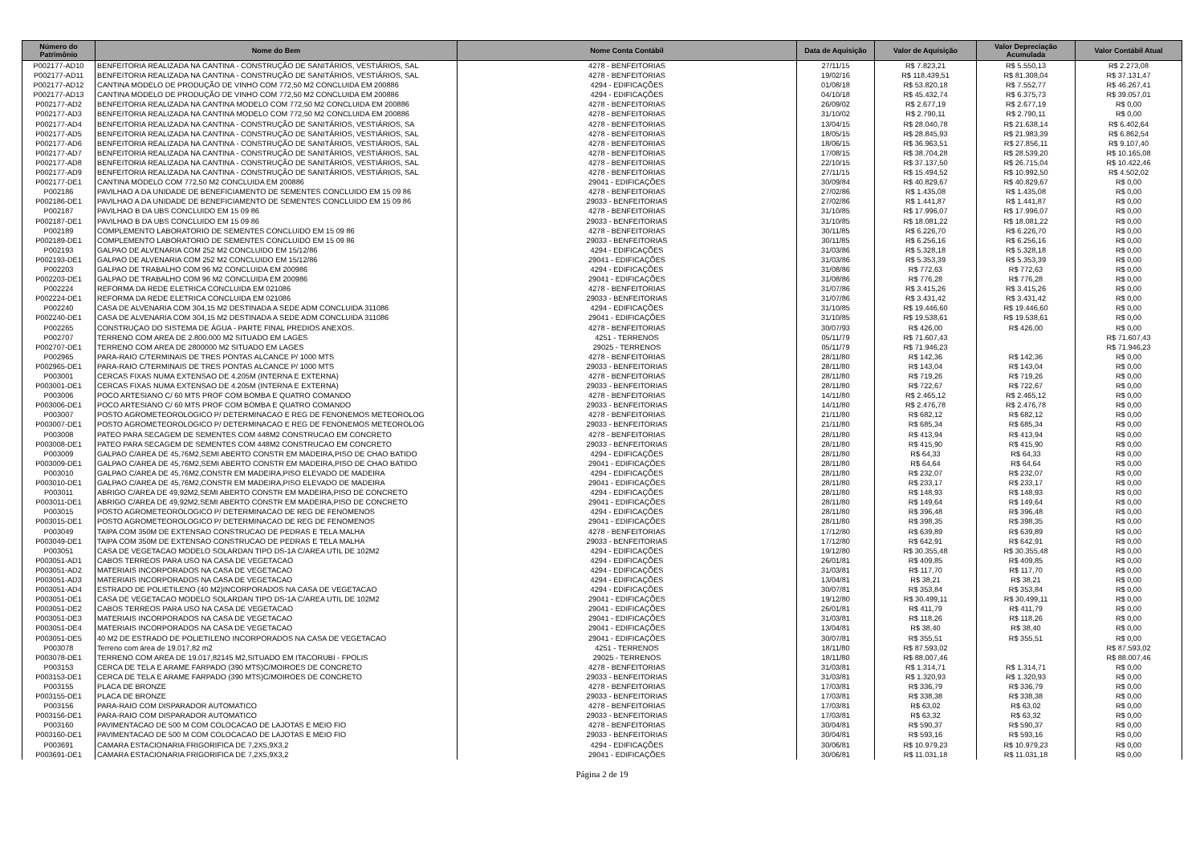| Número do Patrimônio | Nome do Bem | Nome Conta Contábil | Data de Aquisição | Valor de Aquisição | Valor Depreciação Acumulada | Valor Contábil Atual |
| --- | --- | --- | --- | --- | --- | --- |
| P002177-AD10 | BENFEITORIA REALIZADA NA CANTINA - CONSTRUÇÃO DE SANITÁRIOS, VESTIÁRIOS, SAL | 4278 - BENFEITORIAS | 27/11/15 | R$ 7.823,21 | R$ 5.550,13 | R$ 2.273,08 |
| P002177-AD11 | BENFEITORIA REALIZADA NA CANTINA - CONSTRUÇÃO DE SANITÁRIOS, VESTIÁRIOS, SAL | 4278 - BENFEITORIAS | 19/02/16 | R$ 118.439,51 | R$ 81.308,04 | R$ 37.131,47 |
| P002177-AD12 | CANTINA MODELO DE PRODUÇÃO DE VINHO COM 772,50 M2 CONCLUIDA EM 200886 | 4294 - EDIFICAÇÕES | 01/08/18 | R$ 53.820,18 | R$ 7.552,77 | R$ 46.267,41 |
| P002177-AD13 | CANTINA MODELO DE PRODUÇÃO DE VINHO COM 772,50 M2 CONCLUIDA EM 200886 | 4294 - EDIFICAÇÕES | 04/10/18 | R$ 45.432,74 | R$ 6.375,73 | R$ 39.057,01 |
| P002177-AD2 | BENFEITORIA REALIZADA NA CANTINA MODELO COM 772,50 M2 CONCLUIDA EM 200886 | 4278 - BENFEITORIAS | 26/09/02 | R$ 2.677,19 | R$ 2.677,19 | R$ 0,00 |
| P002177-AD3 | BENFEITORIA REALIZADA NA CANTINA MODELO COM 772,50 M2 CONCLUIDA EM 200886 | 4278 - BENFEITORIAS | 31/10/02 | R$ 2.790,11 | R$ 2.790,11 | R$ 0,00 |
| P002177-AD4 | BENFEITORIA REALIZADA NA CANTINA - CONSTRUÇÃO DE SANITÁRIOS, VESTIÁRIOS, SA | 4278 - BENFEITORIAS | 13/04/15 | R$ 28.040,78 | R$ 21.638,14 | R$ 6.402,64 |
| P002177-AD5 | BENFEITORIA REALIZADA NA CANTINA - CONSTRUÇÃO DE SANITÁRIOS, VESTIÁRIOS, SAL | 4278 - BENFEITORIAS | 18/05/15 | R$ 28.845,93 | R$ 21.983,39 | R$ 6.862,54 |
| P002177-AD6 | BENFEITORIA REALIZADA NA CANTINA - CONSTRUÇÃO DE SANITÁRIOS, VESTIÁRIOS, SAL | 4278 - BENFEITORIAS | 18/06/15 | R$ 36.963,51 | R$ 27.856,11 | R$ 9.107,40 |
| P002177-AD7 | BENFEITORIA REALIZADA NA CANTINA - CONSTRUÇÃO DE SANITÁRIOS, VESTIÁRIOS, SAL | 4278 - BENFEITORIAS | 17/08/15 | R$ 38.704,28 | R$ 28.539,20 | R$ 10.165,08 |
| P002177-AD8 | BENFEITORIA REALIZADA NA CANTINA - CONSTRUÇÃO DE SANITÁRIOS, VESTIÁRIOS, SAL | 4278 - BENFEITORIAS | 22/10/15 | R$ 37.137,50 | R$ 26.715,04 | R$ 10.422,46 |
| P002177-AD9 | BENFEITORIA REALIZADA NA CANTINA - CONSTRUÇÃO DE SANITÁRIOS, VESTIÁRIOS, SAL | 4278 - BENFEITORIAS | 27/11/15 | R$ 15.494,52 | R$ 10.992,50 | R$ 4.502,02 |
| P002177-DE1 | CANTINA MODELO COM 772,50 M2 CONCLUIDA EM 200886 | 29041 - EDIFICAÇÕES | 30/09/84 | R$ 40.829,67 | R$ 40.829,67 | R$ 0,00 |
| P002186 | PAVILHAO A DA UNIDADE DE BENEFICIAMENTO DE SEMENTES CONCLUIDO EM 15 09 86 | 4278 - BENFEITORIAS | 27/02/86 | R$ 1.435,08 | R$ 1.435,08 | R$ 0,00 |
| P002186-DE1 | PAVILHAO A DA UNIDADE DE BENEFICIAMENTO DE SEMENTES CONCLUIDO EM 15 09 86 | 29033 - BENFEITORIAS | 27/02/86 | R$ 1.441,87 | R$ 1.441,87 | R$ 0,00 |
| P002187 | PAVILHAO B DA UBS CONCLUIDO EM 15 09 86 | 4278 - BENFEITORIAS | 31/10/85 | R$ 17.996,07 | R$ 17.996,07 | R$ 0,00 |
| P002187-DE1 | PAVILHAO B DA UBS CONCLUIDO EM 15 09 86 | 29033 - BENFEITORIAS | 31/10/85 | R$ 18.081,22 | R$ 18.081,22 | R$ 0,00 |
| P002189 | COMPLEMENTO LABORATORIO DE SEMENTES CONCLUIDO EM 15 09 86 | 4278 - BENFEITORIAS | 30/11/85 | R$ 6.226,70 | R$ 6.226,70 | R$ 0,00 |
| P002189-DE1 | COMPLEMENTO LABORATORIO DE SEMENTES CONCLUIDO EM 15 09 86 | 29033 - BENFEITORIAS | 30/11/85 | R$ 6.256,16 | R$ 6.256,16 | R$ 0,00 |
| P002193 | GALPAO DE ALVENARIA COM 252 M2 CONCLUIDO EM 15/12/86 | 4294 - EDIFICAÇÕES | 31/03/86 | R$ 5.328,18 | R$ 5.328,18 | R$ 0,00 |
| P002193-DE1 | GALPAO DE ALVENARIA COM 252 M2 CONCLUIDO EM 15/12/86 | 29041 - EDIFICAÇÕES | 31/03/86 | R$ 5.353,39 | R$ 5.353,39 | R$ 0,00 |
| P002203 | GALPAO DE TRABALHO COM 96 M2 CONCLUIDA EM 200986 | 4294 - EDIFICAÇÕES | 31/08/86 | R$ 772,63 | R$ 772,63 | R$ 0,00 |
| P002203-DE1 | GALPAO DE TRABALHO COM 96 M2 CONCLUIDA EM 200986 | 29041 - EDIFICAÇÕES | 31/08/86 | R$ 776,28 | R$ 776,28 | R$ 0,00 |
| P002224 | REFORMA DA REDE ELETRICA CONCLUIDA EM 021086 | 4278 - BENFEITORIAS | 31/07/86 | R$ 3.415,26 | R$ 3.415,26 | R$ 0,00 |
| P002224-DE1 | REFORMA DA REDE ELETRICA CONCLUIDA EM 021086 | 29033 - BENFEITORIAS | 31/07/86 | R$ 3.431,42 | R$ 3.431,42 | R$ 0,00 |
| P002240 | CASA DE ALVENARIA COM 304,15 M2 DESTINADA A SEDE ADM CONCLUIDA 311086 | 4294 - EDIFICAÇÕES | 31/10/85 | R$ 19.446,60 | R$ 19.446,60 | R$ 0,00 |
| P002240-DE1 | CASA DE ALVENARIA COM 304,15 M2 DESTINADA A SEDE ADM CONCLUIDA 311086 | 29041 - EDIFICAÇÕES | 31/10/85 | R$ 19.538,61 | R$ 19.538,61 | R$ 0,00 |
| P002265 | CONSTRUÇAO DO SISTEMA DE ÁGUA - PARTE FINAL PREDIOS ANEXOS. | 4278 - BENFEITORIAS | 30/07/93 | R$ 426,00 | R$ 426,00 | R$ 0,00 |
| P002707 | TERRENO COM AREA DE 2.800.000 M2 SITUADO EM LAGES | 4251 - TERRENOS | 05/11/79 | R$ 71.607,43 | | R$ 71.607,43 |
| P002707-DE1 | TERRENO COM AREA DE 2800000 M2 SITUADO EM LAGES | 29025 - TERRENOS | 05/11/79 | R$ 71.946,23 | | R$ 71.946,23 |
| P002965 | PARA-RAIO C/TERMINAIS DE TRES PONTAS ALCANCE P/ 1000 MTS | 4278 - BENFEITORIAS | 28/11/80 | R$ 142,36 | R$ 142,36 | R$ 0,00 |
| P002965-DE1 | PARA-RAIO C/TERMINAIS DE TRES PONTAS ALCANCE P/ 1000 MTS | 29033 - BENFEITORIAS | 28/11/80 | R$ 143,04 | R$ 143,04 | R$ 0,00 |
| P003001 | CERCAS FIXAS NUMA EXTENSAO DE 4.205M (INTERNA E EXTERNA) | 4278 - BENFEITORIAS | 28/11/80 | R$ 719,26 | R$ 719,26 | R$ 0,00 |
| P003001-DE1 | CERCAS FIXAS NUMA EXTENSAO DE 4.205M (INTERNA E EXTERNA) | 29033 - BENFEITORIAS | 28/11/80 | R$ 722,67 | R$ 722,67 | R$ 0,00 |
| P003006 | POCO ARTESIANO C/ 60 MTS PROF COM BOMBA E QUATRO COMANDO | 4278 - BENFEITORIAS | 14/11/80 | R$ 2.465,12 | R$ 2.465,12 | R$ 0,00 |
| P003006-DE1 | POCO ARTESIANO C/ 60 MTS PROF COM BOMBA E QUATRO COMANDO | 29033 - BENFEITORIAS | 14/11/80 | R$ 2.476,78 | R$ 2.476,78 | R$ 0,00 |
| P003007 | POSTO AGROMETEOROLOGICO P/ DETERMINACAO E REG DE FENONEMOS METEOROLOG | 4278 - BENFEITORIAS | 21/11/80 | R$ 682,12 | R$ 682,12 | R$ 0,00 |
| P003007-DE1 | POSTO AGROMETEOROLOGICO P/ DETERMINACAO E REG DE FENONEMOS METEOROLOG | 29033 - BENFEITORIAS | 21/11/80 | R$ 685,34 | R$ 685,34 | R$ 0,00 |
| P003008 | PATEO PARA SECAGEM DE SEMENTES COM 448M2 CONSTRUCAO EM CONCRETO | 4278 - BENFEITORIAS | 28/11/80 | R$ 413,94 | R$ 413,94 | R$ 0,00 |
| P003008-DE1 | PATEO PARA SECAGEM DE SEMENTES COM 448M2 CONSTRUCAO EM CONCRETO | 29033 - BENFEITORIAS | 28/11/80 | R$ 415,90 | R$ 415,90 | R$ 0,00 |
| P003009 | GALPAO C/AREA DE 45,76M2,SEMI ABERTO CONSTR EM MADEIRA,PISO DE CHAO BATIDO | 4294 - EDIFICAÇÕES | 28/11/80 | R$ 64,33 | R$ 64,33 | R$ 0,00 |
| P003009-DE1 | GALPAO C/AREA DE 45,76M2,SEMI ABERTO CONSTR EM MADEIRA,PISO DE CHAO BATIDO | 29041 - EDIFICAÇÕES | 28/11/80 | R$ 64,64 | R$ 64,64 | R$ 0,00 |
| P003010 | GALPAO C/AREA DE 45,76M2,CONSTR EM MADEIRA,PISO ELEVADO DE MADEIRA | 4294 - EDIFICAÇÕES | 28/11/80 | R$ 232,07 | R$ 232,07 | R$ 0,00 |
| P003010-DE1 | GALPAO C/AREA DE 45,76M2,CONSTR EM MADEIRA,PISO ELEVADO DE MADEIRA | 29041 - EDIFICAÇÕES | 28/11/80 | R$ 233,17 | R$ 233,17 | R$ 0,00 |
| P003011 | ABRIGO C/AREA DE 49,92M2,SEMI ABERTO CONSTR EM MADEIRA,PISO DE CONCRETO | 4294 - EDIFICAÇÕES | 28/11/80 | R$ 148,93 | R$ 148,93 | R$ 0,00 |
| P003011-DE1 | ABRIGO C/AREA DE 49,92M2,SEMI ABERTO CONSTR EM MADEIRA,PISO DE CONCRETO | 29041 - EDIFICAÇÕES | 28/11/80 | R$ 149,64 | R$ 149,64 | R$ 0,00 |
| P003015 | POSTO AGROMETEOROLOGICO P/ DETERMINACAO DE REG DE FENOMENOS | 4294 - EDIFICAÇÕES | 28/11/80 | R$ 396,48 | R$ 396,48 | R$ 0,00 |
| P003015-DE1 | POSTO AGROMETEOROLOGICO P/ DETERMINACAO DE REG DE FENOMENOS | 29041 - EDIFICAÇÕES | 28/11/80 | R$ 398,35 | R$ 398,35 | R$ 0,00 |
| P003049 | TAIPA COM 350M DE EXTENSAO CONSTRUCAO DE PEDRAS E TELA MALHA | 4278 - BENFEITORIAS | 17/12/80 | R$ 639,89 | R$ 639,89 | R$ 0,00 |
| P003049-DE1 | TAIPA COM 350M DE EXTENSAO CONSTRUCAO DE PEDRAS E TELA MALHA | 29033 - BENFEITORIAS | 17/12/80 | R$ 642,91 | R$ 642,91 | R$ 0,00 |
| P003051 | CASA DE VEGETACAO MODELO SOLARDAN TIPO DS-1A C/AREA UTIL DE 102M2 | 4294 - EDIFICAÇÕES | 19/12/80 | R$ 30.355,48 | R$ 30.355,48 | R$ 0,00 |
| P003051-AD1 | CABOS TERREOS PARA USO NA CASA DE VEGETACAO | 4294 - EDIFICAÇÕES | 26/01/81 | R$ 409,85 | R$ 409,85 | R$ 0,00 |
| P003051-AD2 | MATERIAIS INCORPORADOS NA CASA DE VEGETACAO | 4294 - EDIFICAÇÕES | 31/03/81 | R$ 117,70 | R$ 117,70 | R$ 0,00 |
| P003051-AD3 | MATERIAIS INCORPORADOS NA CASA DE VEGETACAO | 4294 - EDIFICAÇÕES | 13/04/81 | R$ 38,21 | R$ 38,21 | R$ 0,00 |
| P003051-AD4 | ESTRADO DE POLIETILENO (40 M2)INCORPORADOS NA CASA DE VEGETACAO | 4294 - EDIFICAÇÕES | 30/07/81 | R$ 353,84 | R$ 353,84 | R$ 0,00 |
| P003051-DE1 | CASA DE VEGETACAO MODELO SOLARDAN TIPO DS-1A C/AREA UTIL DE 102M2 | 29041 - EDIFICAÇÕES | 19/12/80 | R$ 30.499,11 | R$ 30.499,11 | R$ 0,00 |
| P003051-DE2 | CABOS TERREOS PARA USO NA CASA DE VEGETACAO | 29041 - EDIFICAÇÕES | 26/01/81 | R$ 411,79 | R$ 411,79 | R$ 0,00 |
| P003051-DE3 | MATERIAIS INCORPORADOS NA CASA DE VEGETACAO | 29041 - EDIFICAÇÕES | 31/03/81 | R$ 118,26 | R$ 118,26 | R$ 0,00 |
| P003051-DE4 | MATERIAIS INCORPORADOS NA CASA DE VEGETACAO | 29041 - EDIFICAÇÕES | 13/04/81 | R$ 38,40 | R$ 38,40 | R$ 0,00 |
| P003051-DE5 | 40 M2 DE ESTRADO DE POLIETILENO INCORPORADOS NA CASA DE VEGETACAO | 29041 - EDIFICAÇÕES | 30/07/81 | R$ 355,51 | R$ 355,51 | R$ 0,00 |
| P003078 | Terreno com área de 19.017,82 m2 | 4251 - TERRENOS | 18/11/80 | R$ 87.593,02 | | R$ 87.593,02 |
| P003078-DE1 | TERRENO COM AREA DE 19.017,82145 M2,SITUADO EM ITACORUBI - FPOLIS | 29025 - TERRENOS | 18/11/80 | R$ 88.007,46 | | R$ 88.007,46 |
| P003153 | CERCA DE TELA E ARAME FARPADO (390 MTS)C/MOIROES DE CONCRETO | 4278 - BENFEITORIAS | 31/03/81 | R$ 1.314,71 | R$ 1.314,71 | R$ 0,00 |
| P003153-DE1 | CERCA DE TELA E ARAME FARPADO (390 MTS)C/MOIROES DE CONCRETO | 29033 - BENFEITORIAS | 31/03/81 | R$ 1.320,93 | R$ 1.320,93 | R$ 0,00 |
| P003155 | PLACA DE BRONZE | 4278 - BENFEITORIAS | 17/03/81 | R$ 336,79 | R$ 336,79 | R$ 0,00 |
| P003155-DE1 | PLACA DE BRONZE | 29033 - BENFEITORIAS | 17/03/81 | R$ 338,38 | R$ 338,38 | R$ 0,00 |
| P003156 | PARA-RAIO COM DISPARADOR AUTOMATICO | 4278 - BENFEITORIAS | 17/03/81 | R$ 63,02 | R$ 63,02 | R$ 0,00 |
| P003156-DE1 | PARA-RAIO COM DISPARADOR AUTOMATICO | 29033 - BENFEITORIAS | 17/03/81 | R$ 63,32 | R$ 63,32 | R$ 0,00 |
| P003160 | PAVIMENTACAO DE 500 M COM COLOCACAO DE LAJOTAS E MEIO FIO | 4278 - BENFEITORIAS | 30/04/81 | R$ 590,37 | R$ 590,37 | R$ 0,00 |
| P003160-DE1 | PAVIMENTACAO DE 500 M COM COLOCACAO DE LAJOTAS E MEIO FIO | 29033 - BENFEITORIAS | 30/04/81 | R$ 593,16 | R$ 593,16 | R$ 0,00 |
| P003691 | CAMARA ESTACIONARIA FRIGORIFICA DE 7,2X5,9X3,2 | 4294 - EDIFICAÇÕES | 30/06/81 | R$ 10.979,23 | R$ 10.979,23 | R$ 0,00 |
| P003691-DE1 | CAMARA ESTACIONARIA FRIGORIFICA DE 7,2X5,9X3,2 | 29041 - EDIFICAÇÕES | 30/06/81 | R$ 11.031,18 | R$ 11.031,18 | R$ 0,00 |
Página 2 de 19